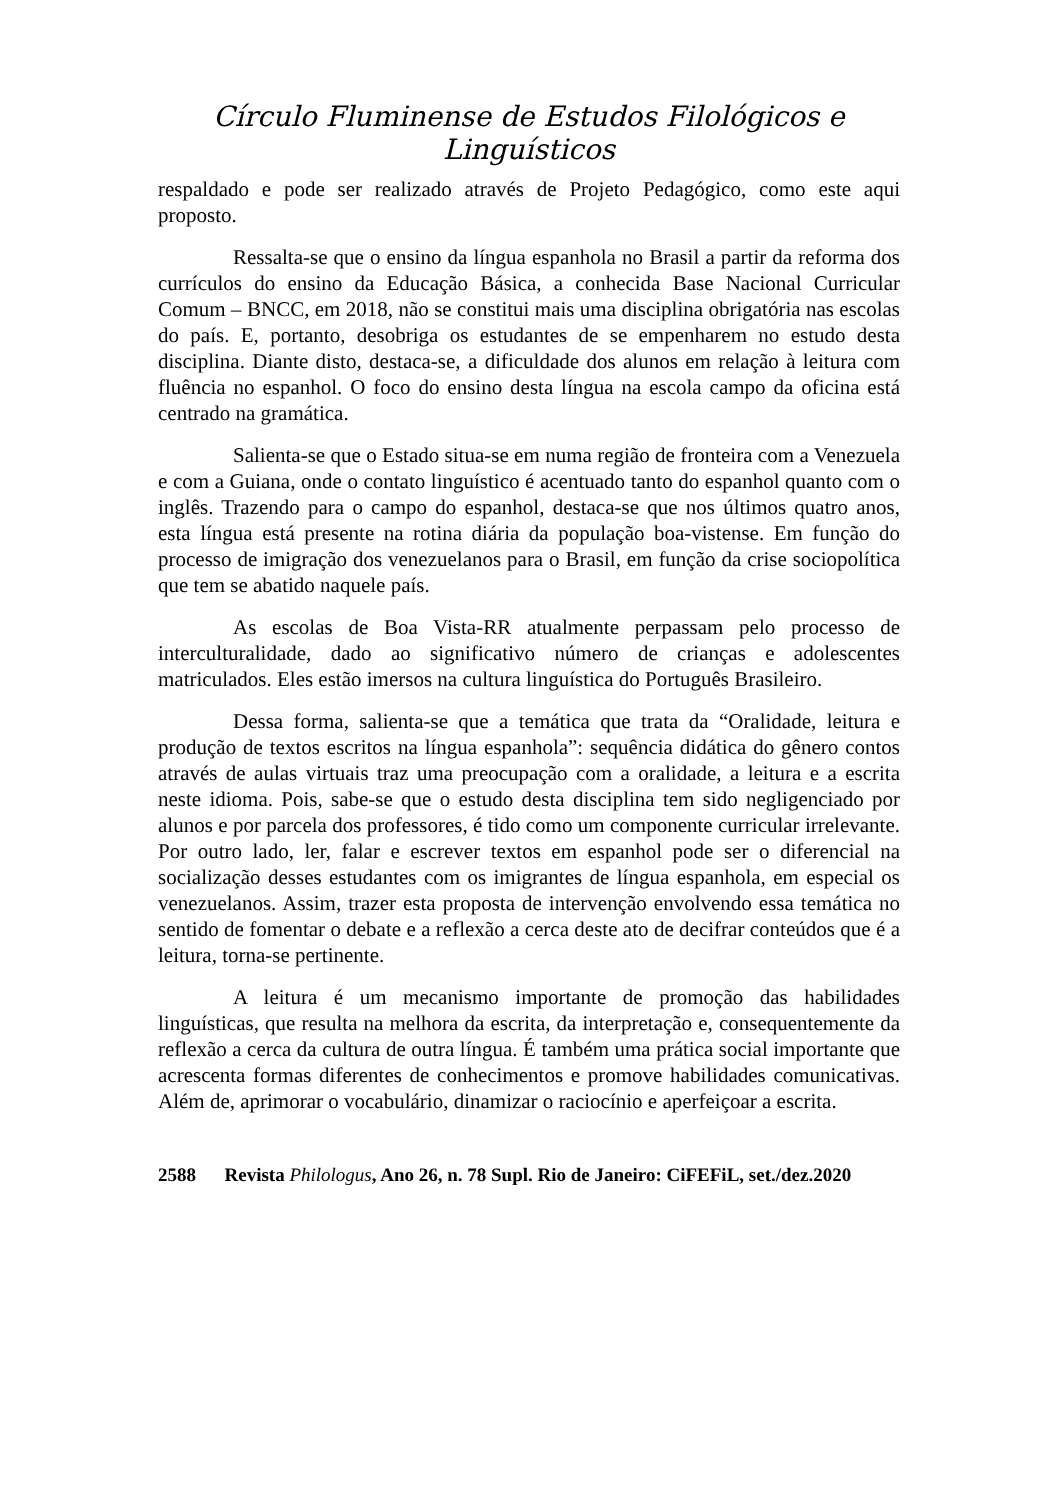Círculo Fluminense de Estudos Filológicos e Linguísticos
respaldado e pode ser realizado através de Projeto Pedagógico, como este aqui proposto.
Ressalta-se que o ensino da língua espanhola no Brasil a partir da reforma dos currículos do ensino da Educação Básica, a conhecida Base Nacional Curricular Comum – BNCC, em 2018, não se constitui mais uma disciplina obrigatória nas escolas do país. E, portanto, desobriga os estudantes de se empenharem no estudo desta disciplina. Diante disto, destaca-se, a dificuldade dos alunos em relação à leitura com fluência no espanhol. O foco do ensino desta língua na escola campo da oficina está centrado na gramática.
Salienta-se que o Estado situa-se em numa região de fronteira com a Venezuela e com a Guiana, onde o contato linguístico é acentuado tanto do espanhol quanto com o inglês. Trazendo para o campo do espanhol, destaca-se que nos últimos quatro anos, esta língua está presente na rotina diária da população boa-vistense. Em função do processo de imigração dos venezuelanos para o Brasil, em função da crise sociopolítica que tem se abatido naquele país.
As escolas de Boa Vista-RR atualmente perpassam pelo processo de interculturalidade, dado ao significativo número de crianças e adolescentes matriculados. Eles estão imersos na cultura linguística do Português Brasileiro.
Dessa forma, salienta-se que a temática que trata da “Oralidade, leitura e produção de textos escritos na língua espanhola”: sequência didática do gênero contos através de aulas virtuais traz uma preocupação com a oralidade, a leitura e a escrita neste idioma. Pois, sabe-se que o estudo desta disciplina tem sido negligenciado por alunos e por parcela dos professores, é tido como um componente curricular irrelevante. Por outro lado, ler, falar e escrever textos em espanhol pode ser o diferencial na socialização desses estudantes com os imigrantes de língua espanhola, em especial os venezuelanos. Assim, trazer esta proposta de intervenção envolvendo essa temática no sentido de fomentar o debate e a reflexão a cerca deste ato de decifrar conteúdos que é a leitura, torna-se pertinente.
A leitura é um mecanismo importante de promoção das habilidades linguísticas, que resulta na melhora da escrita, da interpretação e, consequentemente da reflexão a cerca da cultura de outra língua. É também uma prática social importante que acrescenta formas diferentes de conhecimentos e promove habilidades comunicativas. Além de, aprimorar o vocabulário, dinamizar o raciocínio e aperfeiçoar a escrita.
2588 Revista Philologus, Ano 26, n. 78 Supl. Rio de Janeiro: CiFEFiL, set./dez.2020